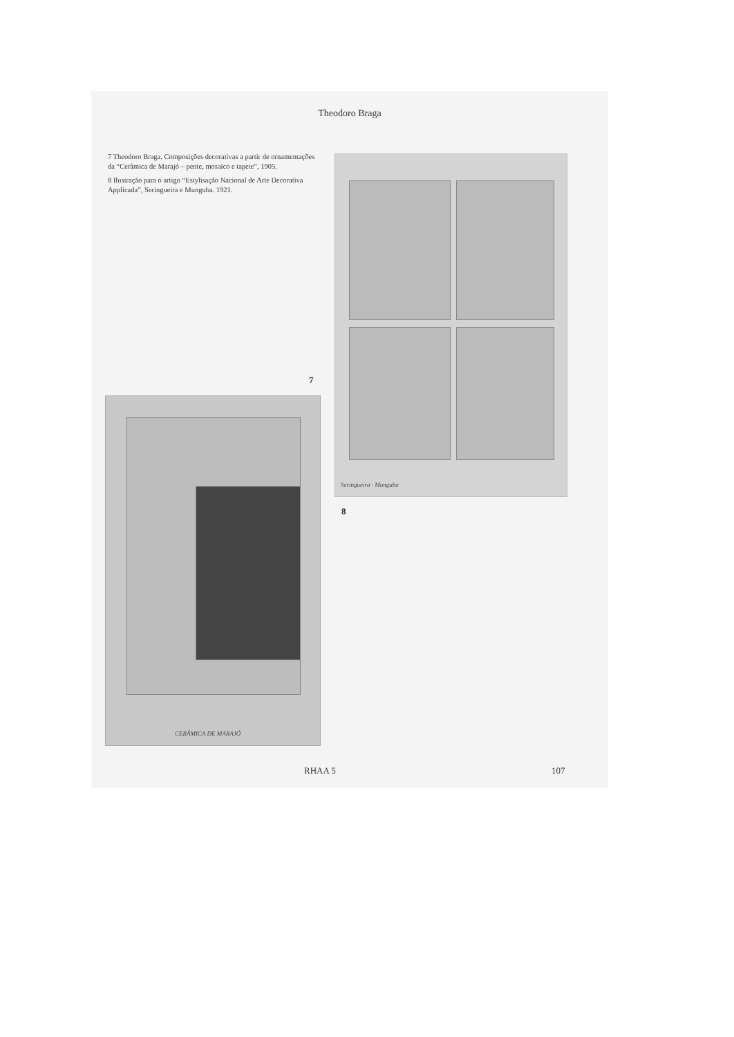Theodoro Braga
7 Theodoro Braga. Composições decorativas a partir de ornamentações da “Cerâmica de Marajó – pente, mosaico e tapete”, 1905.
8 Ilustração para o artigo “Estylisação Nacional de Arte Decorativa Applicada”, Seringueira e Munguba. 1921.
Seringueira · Munguba
7
8
CERÂMICA DE MARAJÓ
RHAA 5 107